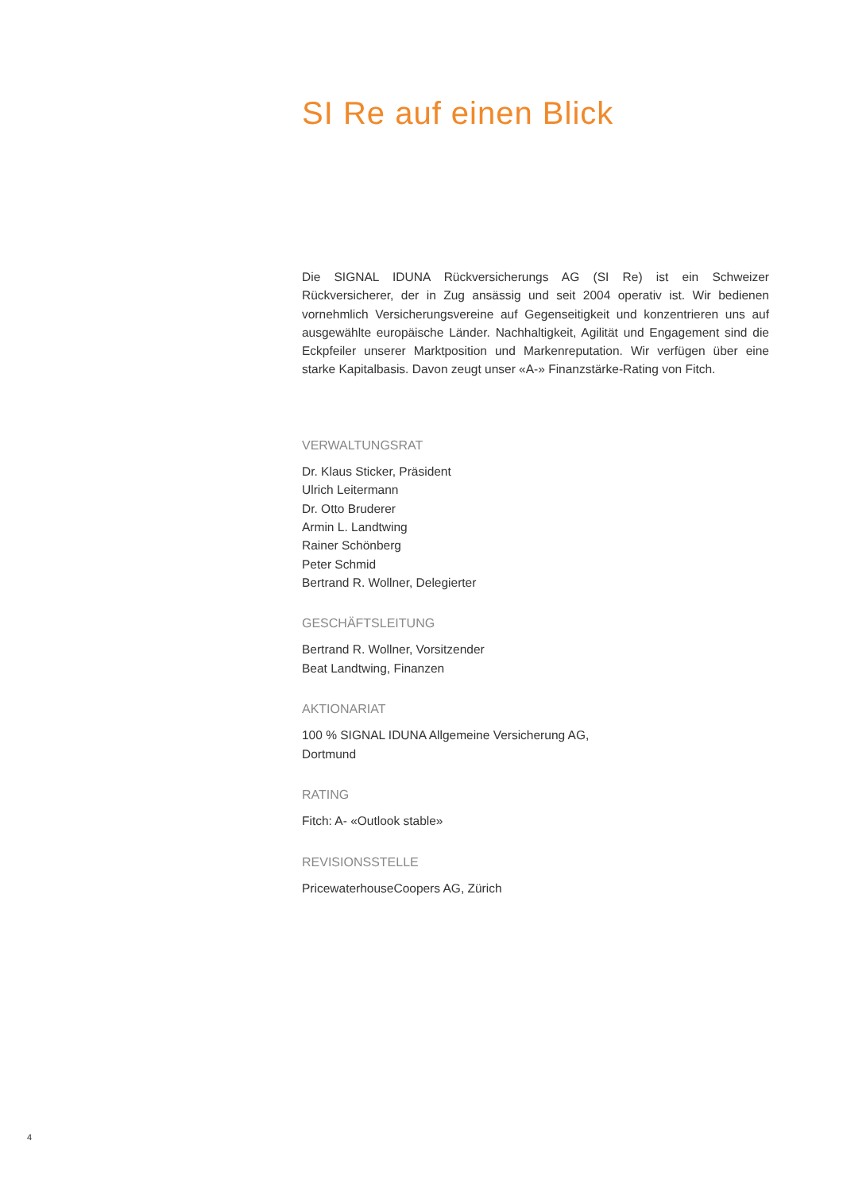SI Re auf einen Blick
Die SIGNAL IDUNA Rückversicherungs AG (SI Re) ist ein Schweizer Rückversicherer, der in Zug ansässig und seit 2004 operativ ist. Wir bedienen vornehmlich Versicherungsvereine auf Gegenseitigkeit und konzentrieren uns auf ausgewählte europäische Länder. Nachhaltigkeit, Agilität und Engagement sind die Eckpfeiler unserer Marktposition und Markenreputation. Wir verfügen über eine starke Kapitalbasis. Davon zeugt unser «A-» Finanzstärke-Rating von Fitch.
VERWALTUNGSRAT
Dr. Klaus Sticker, Präsident
Ulrich Leitermann
Dr. Otto Bruderer
Armin L. Landtwing
Rainer Schönberg
Peter Schmid
Bertrand R. Wollner, Delegierter
GESCHÄFTSLEITUNG
Bertrand R. Wollner, Vorsitzender
Beat Landtwing, Finanzen
AKTIONARIAT
100 % SIGNAL IDUNA Allgemeine Versicherung AG,
Dortmund
RATING
Fitch: A- «Outlook stable»
REVISIONSSTELLE
PricewaterhouseCoopers AG, Zürich
4